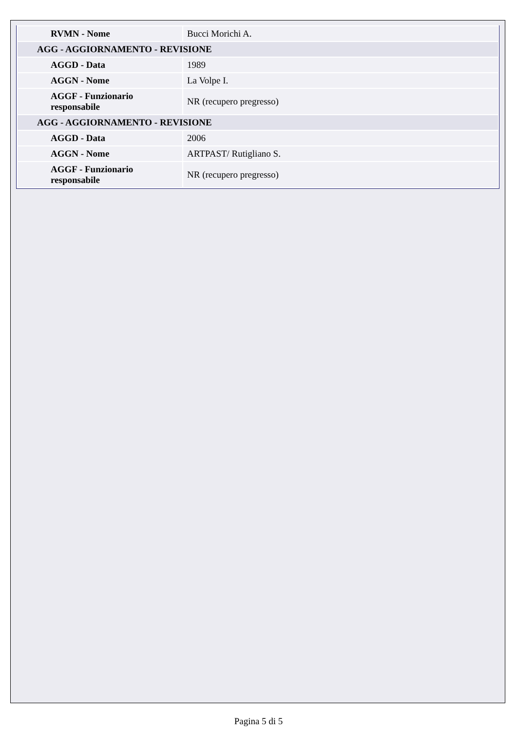| RVMN - Nome | Bucci Morichi A. |
| AGG - AGGIORNAMENTO - REVISIONE | |
| AGGD - Data | 1989 |
| AGGN - Nome | La Volpe I. |
| AGGF - Funzionario responsabile | NR (recupero pregresso) |
| AGG - AGGIORNAMENTO - REVISIONE | |
| AGGD - Data | 2006 |
| AGGN - Nome | ARTPAST/ Rutigliano S. |
| AGGF - Funzionario responsabile | NR (recupero pregresso) |
Pagina 5 di 5